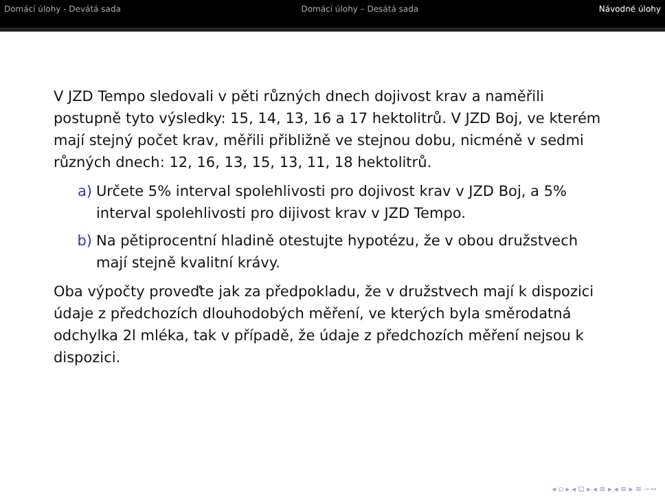Domácí úlohy - Devátá sada Domácí úlohy – Desátá sada Návodné úlohy
V JZD Tempo sledovali v pěti různých dnech dojivost krav a naměřili postupně tyto výsledky: 15, 14, 13, 16 a 17 hektolitrů. V JZD Boj, ve kterém mají stejný počet krav, měřili přibližně ve stejnou dobu, nicméně v sedmi různých dnech: 12, 16, 13, 15, 13, 11, 18 hektolitrů.
a) Určete 5% interval spolehlivosti pro dojivost krav v JZD Boj, a 5% interval spolehlivosti pro dijivost krav v JZD Tempo.
b) Na pětiprocentní hladině otestujte hypotézu, že v obou družstvech mají stejně kvalitní krávy.
Oba výpočty proveďte jak za předpokladu, že v družstvech mají k dispozici údaje z předchozích dlouhodobých měření, ve kterých byla směrodatná odchylka 2l mléka, tak v případě, že údaje z předchozích měření nejsou k dispozici.
◂ ▫ ▸ ◂ ⊡ ▸ ◂ ≡ ▸ ◂ ≡ ▸ ≡ ∽∾